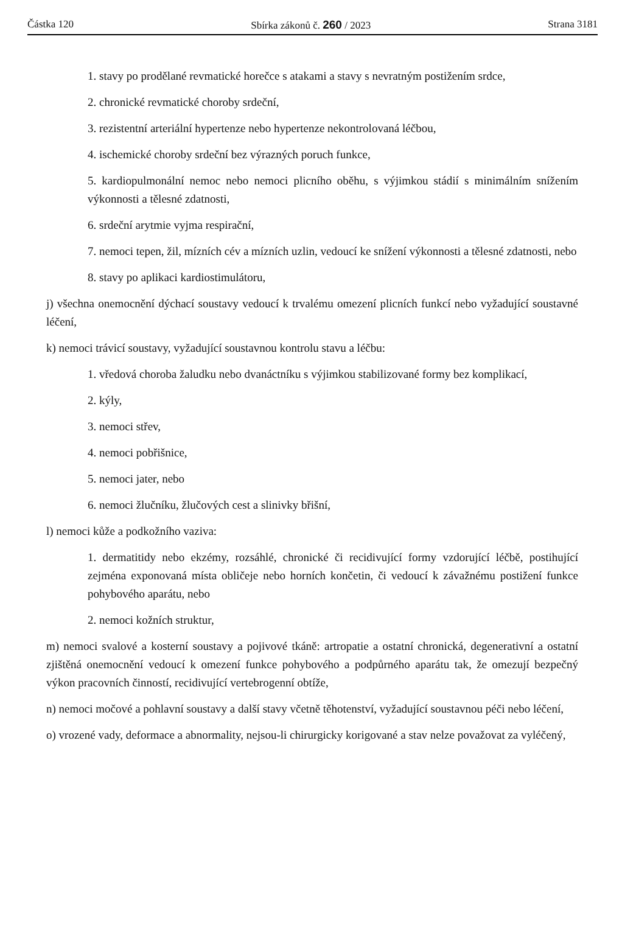Částka 120 Sbírka zákonů č. 260 / 2023 Strana 3181
1. stavy po prodělané revmatické horečce s atakami a stavy s nevratným postižením srdce,
2. chronické revmatické choroby srdeční,
3. rezistentní arteriální hypertenze nebo hypertenze nekontrolovaná léčbou,
4. ischemické choroby srdeční bez výrazných poruch funkce,
5. kardiopulmonální nemoc nebo nemoci plicního oběhu, s výjimkou stádií s minimálním snížením výkonnosti a tělesné zdatnosti,
6. srdeční arytmie vyjma respirační,
7. nemoci tepen, žil, mízních cév a mízních uzlin, vedoucí ke snížení výkonnosti a tělesné zdatnosti, nebo
8. stavy po aplikaci kardiostimulátoru,
j) všechna onemocnění dýchací soustavy vedoucí k trvalému omezení plicních funkcí nebo vyžadující soustavné léčení,
k) nemoci trávicí soustavy, vyžadující soustavnou kontrolu stavu a léčbu:
1. vředová choroba žaludku nebo dvanáctníku s výjimkou stabilizované formy bez komplikací,
2. kýly,
3. nemoci střev,
4. nemoci pobřišnice,
5. nemoci jater, nebo
6. nemoci žlučníku, žlučových cest a slinivky břišní,
l) nemoci kůže a podkožního vaziva:
1. dermatitidy nebo ekzémy, rozsáhlé, chronické či recidivující formy vzdorující léčbě, postihující zejména exponovaná místa obličeje nebo horních končetin, či vedoucí k závažnému postižení funkce pohybového aparátu, nebo
2. nemoci kožních struktur,
m) nemoci svalové a kosterní soustavy a pojivové tkáně: artropatie a ostatní chronická, degenerativní a ostatní zjištěná onemocnění vedoucí k omezení funkce pohybového a podpůrného aparátu tak, že omezují bezpečný výkon pracovních činností, recidivující vertebrogenní obtíže,
n) nemoci močové a pohlavní soustavy a další stavy včetně těhotenství, vyžadující soustavnou péči nebo léčení,
o) vrozené vady, deformace a abnormality, nejsou-li chirurgicky korigované a stav nelze považovat za vyléčený,